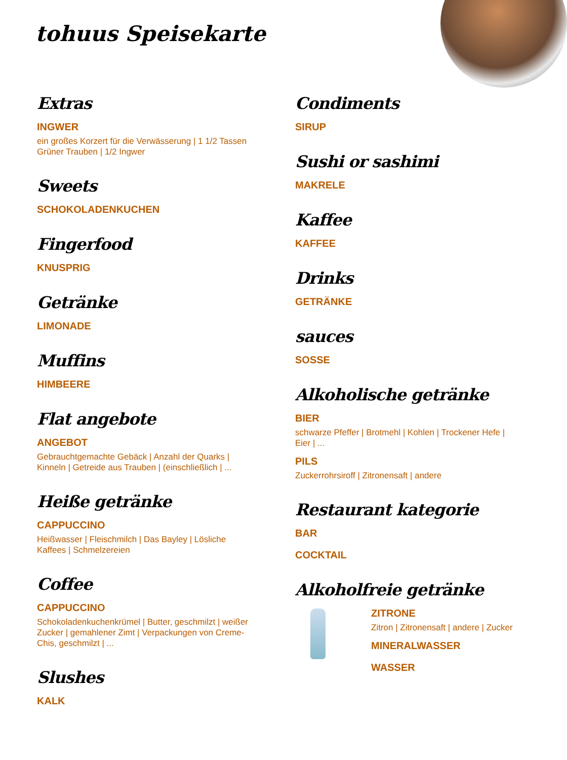tohuus Speisekarte
Extras
INGWER
ein großes Korzert für die Verwässerung | 1 1/2 Tassen Grüner Trauben | 1/2 Ingwer
Sweets
SCHOKOLADENKUCHEN
Fingerfood
KNUSPRIG
Getränke
LIMONADE
Muffins
HIMBEERE
Flat angebote
ANGEBOT
Gebrauchtgemachte Gebäck | Anzahl der Quarks | Kinneln | Getreide aus Trauben | (einschließlich | ...
Heiße getränke
CAPPUCCINO
Heißwasser | Fleischmilch | Das Bayley | Lösliche Kaffees | Schmelzereien
Coffee
CAPPUCCINO
Schokoladenkuchenkrümel | Butter, geschmilzt | weißer Zucker | gemahlener Zimt | Verpackungen von Creme-Chis, geschmilzt | ...
Slushes
KALK
Condiments
SIRUP
Sushi or sashimi
MAKRELE
Kaffee
KAFFEE
Drinks
GETRÄNKE
sauces
SOSSE
Alkoholische getränke
BIER
schwarze Pfeffer | Brotmehl | Kohlen | Trockener Hefe | Eier | ...
PILS
Zuckerrohrsiroff | Zitronensaft | andere
Restaurant kategorie
BAR
COCKTAIL
Alkoholfreie getränke
ZITRONE
Zitron | Zitronensaft | andere | Zucker
MINERALWASSER
WASSER